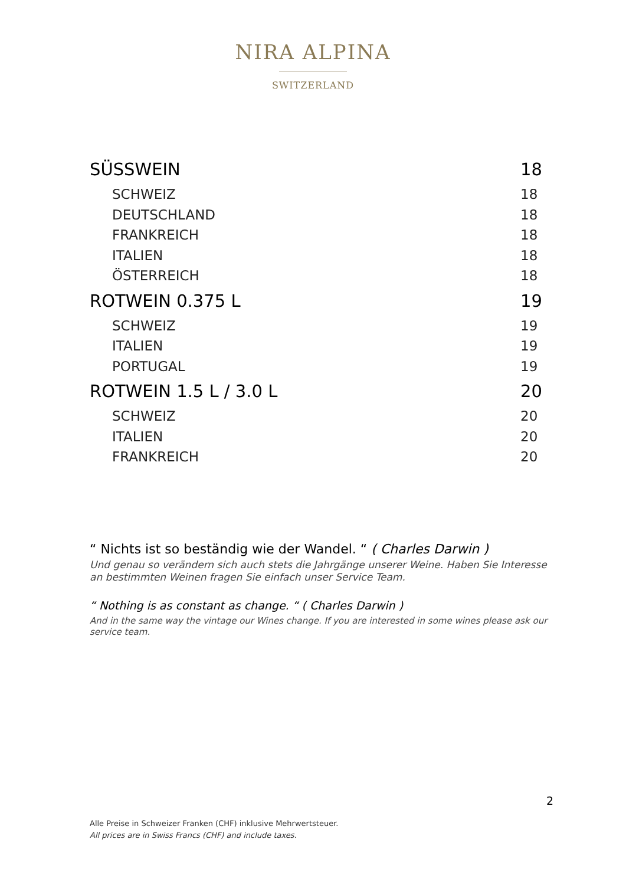NIRA ALPINA
SWITZERLAND
| SÜSSWEIN | 18 |
| SCHWEIZ | 18 |
| DEUTSCHLAND | 18 |
| FRANKREICH | 18 |
| ITALIEN | 18 |
| ÖSTERREICH | 18 |
| ROTWEIN 0.375 L | 19 |
| SCHWEIZ | 19 |
| ITALIEN | 19 |
| PORTUGAL | 19 |
| ROTWEIN 1.5 L / 3.0 L | 20 |
| SCHWEIZ | 20 |
| ITALIEN | 20 |
| FRANKREICH | 20 |
“ Nichts ist so beständig wie der Wandel. “ ( Charles Darwin )
Und genau so verändern sich auch stets die Jahrgänge unserer Weine. Haben Sie Interesse an bestimmten Weinen fragen Sie einfach unser Service Team.
“ Nothing is as constant as change. “ ( Charles Darwin )
And in the same way the vintage our Wines change. If you are interested in some wines please ask our service team.
2
Alle Preise in Schweizer Franken (CHF) inklusive Mehrwertsteuer.
All prices are in Swiss Francs (CHF) and include taxes.